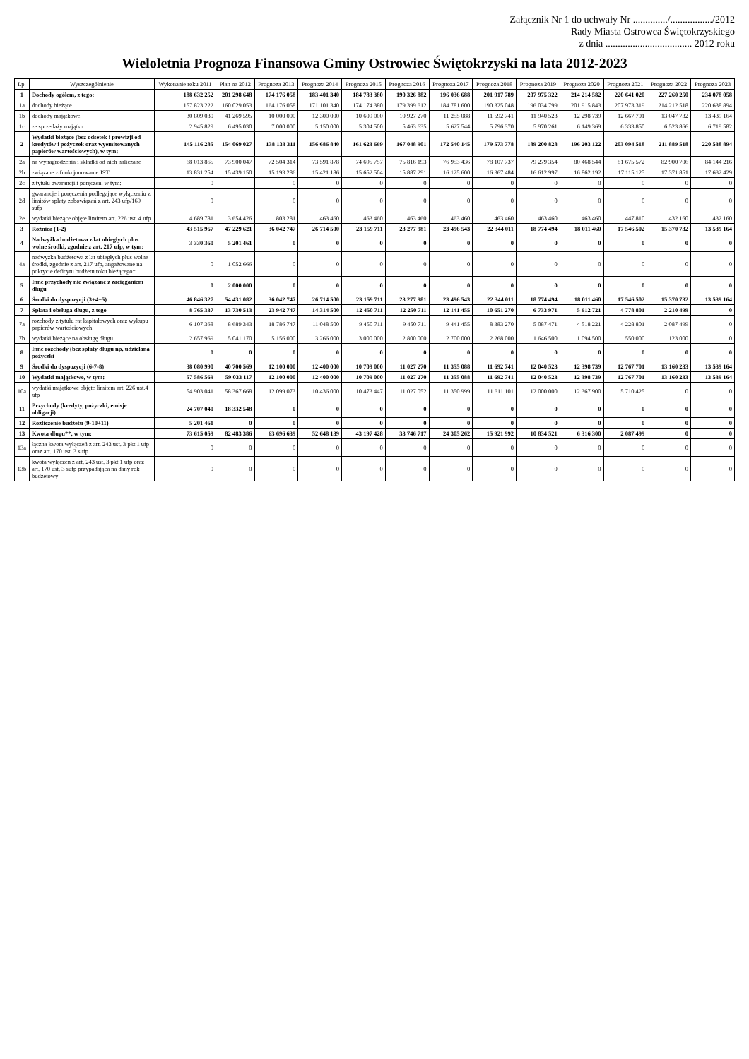Załącznik Nr 1 do uchwały Nr ............../................./2012
Rady Miasta Ostrowca Świętokrzyskiego
z dnia ................................... 2012 roku
Wieloletnia Prognoza Finansowa Gminy Ostrowiec Świętokrzyski na lata 2012-2023
| Lp. | Wyszczególnienie | Wykonanie roku 2011 | Plan na 2012 | Prognoza 2013 | Prognoza 2014 | Prognoza 2015 | Prognoza 2016 | Prognoza 2017 | Prognoza 2018 | Prognoza 2019 | Prognoza 2020 | Prognoza 2021 | Prognoza 2022 | Prognoza 2023 |
| --- | --- | --- | --- | --- | --- | --- | --- | --- | --- | --- | --- | --- | --- | --- |
| 1 | Dochody ogółem, z tego: | 188 632 252 | 201 298 648 | 174 176 058 | 183 401 340 | 184 783 380 | 190 326 882 | 196 036 688 | 201 917 789 | 207 975 322 | 214 214 582 | 220 641 020 | 227 260 250 | 234 078 058 |
| 1a | dochody bieżące | 157 823 222 | 160 029 053 | 164 176 058 | 171 101 340 | 174 174 380 | 179 399 612 | 184 781 600 | 190 325 048 | 196 034 799 | 201 915 843 | 207 973 319 | 214 212 518 | 220 638 894 |
| 1b | dochody majątkowe | 30 809 030 | 41 269 595 | 10 000 000 | 12 300 000 | 10 609 000 | 10 927 270 | 11 255 088 | 11 592 741 | 11 940 523 | 12 298 739 | 12 667 701 | 13 047 732 | 13 439 164 |
| 1c | ze sprzedaży majątku | 2 945 829 | 6 495 030 | 7 000 000 | 5 150 000 | 5 304 500 | 5 463 635 | 5 627 544 | 5 796 370 | 5 970 261 | 6 149 369 | 6 333 850 | 6 523 866 | 6 719 582 |
| 2 | Wydatki bieżące (bez odsetek i prowizji od kredytów i pożyczek oraz wyemitowanych papierów wartościowych), w tym: | 145 116 285 | 154 069 027 | 138 133 311 | 156 686 840 | 161 623 669 | 167 048 901 | 172 540 145 | 179 573 778 | 189 200 828 | 196 203 122 | 203 094 518 | 211 889 518 | 220 538 894 |
| 2a | na wynagrodzenia i składki od nich naliczane | 68 013 865 | 73 900 047 | 72 504 314 | 73 591 878 | 74 695 757 | 75 816 193 | 76 953 436 | 78 107 737 | 79 279 354 | 80 468 544 | 81 675 572 | 82 900 706 | 84 144 216 |
| 2b | związane z funkcjonowanie JST | 13 831 254 | 15 439 150 | 15 193 286 | 15 421 186 | 15 652 504 | 15 887 291 | 16 125 600 | 16 367 484 | 16 612 997 | 16 862 192 | 17 115 125 | 17 371 851 | 17 632 429 |
| 2c | z tytułu gwarancji i poręczeń, w tym: | 0 | | 0 | 0 | 0 | 0 | 0 | 0 | 0 | 0 | 0 | 0 | 0 |
| 2d | gwarancje i poręczenia podlegające wyłączeniu z limitów spłaty zobowiązań z art. 243 ufp/169 sufp | 0 | | 0 | 0 | 0 | 0 | 0 | 0 | 0 | 0 | 0 | 0 | 0 |
| 2e | wydatki bieżące objęte limitem art. 226 ust. 4 ufp | 4 689 781 | 3 654 426 | 803 281 | 463 460 | 463 460 | 463 460 | 463 460 | 463 460 | 463 460 | 463 460 | 447 810 | 432 160 | 432 160 |
| 3 | Różnica (1-2) | 43 515 967 | 47 229 621 | 36 042 747 | 26 714 500 | 23 159 711 | 23 277 981 | 23 496 543 | 22 344 011 | 18 774 494 | 18 011 460 | 17 546 502 | 15 370 732 | 13 539 164 |
| 4 | Nadwyżka budżetowa z lat ubiegłych plus wolne środki, zgodnie z art. 217 ufp, w tym: | 3 330 360 | 5 201 461 | 0 | 0 | 0 | 0 | 0 | 0 | 0 | 0 | 0 | 0 | 0 |
| 4a | nadwyżka budżetowa z lat ubiegłych plus wolne środki, zgodnie z art. 217 ufp, angażowane na pokrycie deficytu budżetu roku bieżącego* | 0 | 1 052 666 | 0 | 0 | 0 | 0 | 0 | 0 | 0 | 0 | 0 | 0 | 0 |
| 5 | Inne przychody nie związane z zaciąganiem długu | 0 | 2 000 000 | 0 | 0 | 0 | 0 | 0 | 0 | 0 | 0 | 0 | 0 | 0 |
| 6 | Środki do dyspozycji (3+4+5) | 46 846 327 | 54 431 082 | 36 042 747 | 26 714 500 | 23 159 711 | 23 277 981 | 23 496 543 | 22 344 011 | 18 774 494 | 18 011 460 | 17 546 502 | 15 370 732 | 13 539 164 |
| 7 | Spłata i obsługa długu, z tego | 8 765 337 | 13 730 513 | 23 942 747 | 14 314 500 | 12 450 711 | 12 250 711 | 12 141 455 | 10 651 270 | 6 733 971 | 5 612 721 | 4 778 801 | 2 210 499 | 0 |
| 7a | rozchody z tytułu rat kapitałowych oraz wykupu papierów wartościowych | 6 107 368 | 8 689 343 | 18 786 747 | 11 048 500 | 9 450 711 | 9 450 711 | 9 441 455 | 8 383 270 | 5 087 471 | 4 518 221 | 4 228 801 | 2 087 499 | 0 |
| 7b | wydatki bieżące na obsługę długu | 2 657 969 | 5 041 170 | 5 156 000 | 3 266 000 | 3 000 000 | 2 800 000 | 2 700 000 | 2 268 000 | 1 646 500 | 1 094 500 | 550 000 | 123 000 | 0 |
| 8 | Inne rozchody (bez spłaty długu np. udzielana pożyczki | 0 | 0 | 0 | 0 | 0 | 0 | 0 | 0 | 0 | 0 | 0 | 0 | 0 |
| 9 | Środki do dyspozycji (6-7-8) | 38 080 990 | 40 700 569 | 12 100 000 | 12 400 000 | 10 709 000 | 11 027 270 | 11 355 088 | 11 692 741 | 12 040 523 | 12 398 739 | 12 767 701 | 13 160 233 | 13 539 164 |
| 10 | Wydatki majątkowe, w tym: | 57 586 569 | 59 033 117 | 12 100 000 | 12 400 000 | 10 709 000 | 11 027 270 | 11 355 088 | 11 692 741 | 12 040 523 | 12 398 739 | 12 767 701 | 13 160 233 | 13 539 164 |
| 10a | wydatki majątkowe objęte limitem art. 226 ust.4 ufp | 54 903 041 | 58 367 668 | 12 099 073 | 10 436 000 | 10 473 447 | 11 027 052 | 11 350 999 | 11 611 101 | 12 000 000 | 12 367 900 | 5 710 425 | 0 | 0 |
| 11 | Przychody (kredyty, pożyczki, emisje obligacji) | 24 707 040 | 18 332 548 | 0 | 0 | 0 | 0 | 0 | 0 | 0 | 0 | 0 | 0 | 0 |
| 12 | Rozliczenie budżetu (9-10+11) | 5 201 461 | 0 | 0 | 0 | 0 | 0 | 0 | 0 | 0 | 0 | 0 | 0 | 0 |
| 13 | Kwota długu**, w tym: | 73 615 059 | 82 483 386 | 63 696 639 | 52 648 139 | 43 197 428 | 33 746 717 | 24 305 262 | 15 921 992 | 10 834 521 | 6 316 300 | 2 087 499 | 0 | 0 |
| 13a | łączna kwota wyłączeń z art. 243 ust. 3 pkt 1 ufp oraz art. 170 ust. 3 sufp | 0 | 0 | 0 | 0 | 0 | 0 | 0 | 0 | 0 | 0 | 0 | 0 | 0 |
| 13b | kwota wyłączeń z art. 243 ust. 3 pkt 1 ufp oraz art. 170 ust. 3 sufp przypadająca na dany rok budżetowy | 0 | 0 | 0 | 0 | 0 | 0 | 0 | 0 | 0 | 0 | 0 | 0 | 0 |